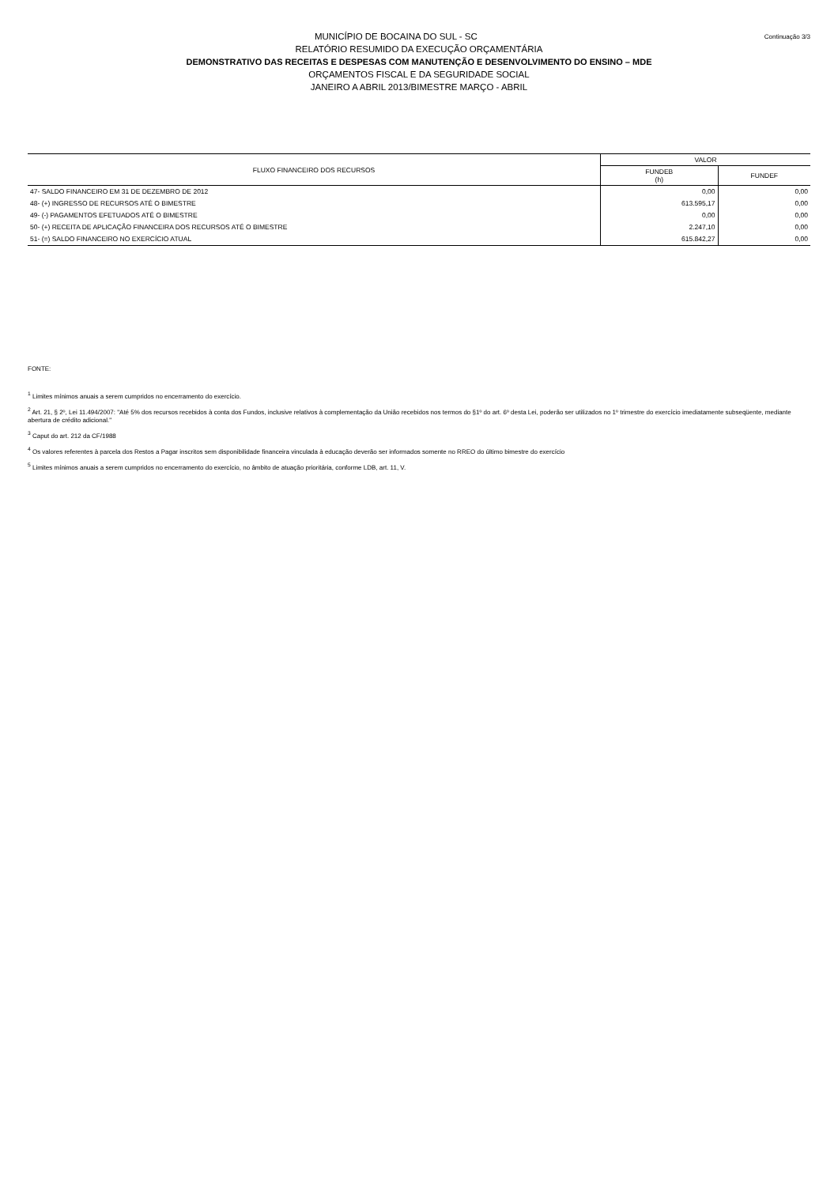Continuação 3/3
MUNICÍPIO DE BOCAINA DO SUL - SC
RELATÓRIO RESUMIDO DA EXECUÇÃO ORÇAMENTÁRIA
DEMONSTRATIVO DAS RECEITAS E DESPESAS COM MANUTENÇÃO E DESENVOLVIMENTO DO ENSINO – MDE
ORÇAMENTOS FISCAL E DA SEGURIDADE SOCIAL
JANEIRO A ABRIL 2013/BIMESTRE MARÇO - ABRIL
| FLUXO FINANCEIRO DOS RECURSOS | VALOR | |
| --- | --- | --- |
| | FUNDEB (h) | FUNDEF |
| 47- SALDO FINANCEIRO EM 31 DE DEZEMBRO DE 2012 | 0,00 | 0,00 |
| 48- (+) INGRESSO DE RECURSOS ATÉ O BIMESTRE | 613.595,17 | 0,00 |
| 49- (-) PAGAMENTOS EFETUADOS ATÉ O BIMESTRE | 0,00 | 0,00 |
| 50- (+) RECEITA DE APLICAÇÃO FINANCEIRA DOS RECURSOS ATÉ O BIMESTRE | 2.247,10 | 0,00 |
| 51- (=) SALDO FINANCEIRO NO EXERCÍCIO ATUAL | 615.842,27 | 0,00 |
FONTE:
<sup>1</sup> Limites mínimos anuais a serem cumpridos no encerramento do exercício.
<sup>2</sup> Art. 21, § 2º, Lei 11.494/2007: "Até 5% dos recursos recebidos à conta dos Fundos, inclusive relativos à complementação da União recebidos nos termos do §1º do art. 6º desta Lei, poderão ser utilizados no 1º trimestre do exercício imediatamente subseqüente, mediante abertura de crédito adicional."
<sup>3</sup> Caput do art. 212 da CF/1988
<sup>4</sup> Os valores referentes à parcela dos Restos a Pagar inscritos sem disponibilidade financeira vinculada à educação deverão ser informados somente no RREO do último bimestre do exercício
<sup>5</sup> Limites mínimos anuais a serem cumpridos no encerramento do exercício, no âmbito de atuação prioritária, conforme LDB, art. 11, V.